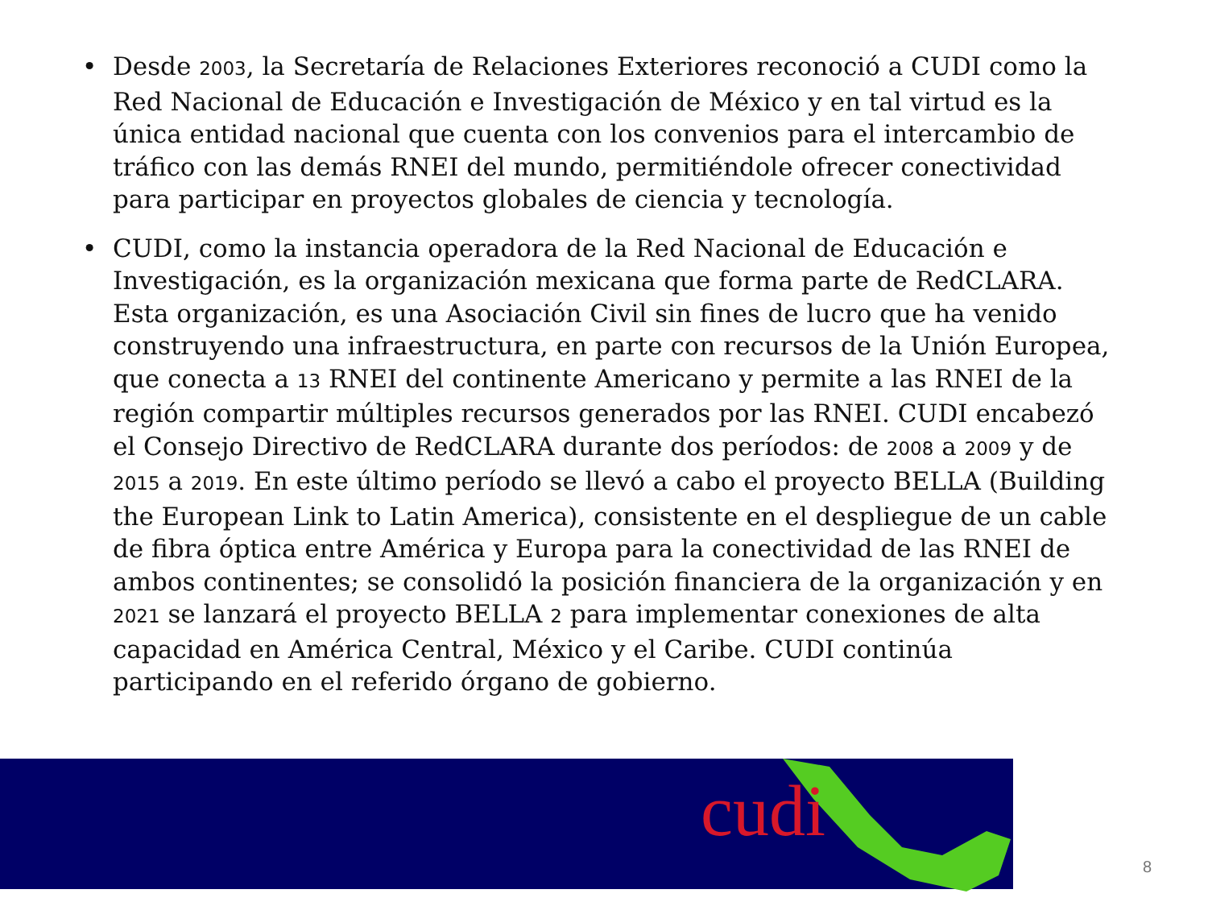• Desde 2003, la Secretaría de Relaciones Exteriores reconoció a CUDI como la Red Nacional de Educación e Investigación de México y en tal virtud es la única entidad nacional que cuenta con los convenios para el intercambio de tráfico con las demás RNEI del mundo, permitiéndole ofrecer conectividad para participar en proyectos globales de ciencia y tecnología.
• CUDI, como la instancia operadora de la Red Nacional de Educación e Investigación, es la organización mexicana que forma parte de RedCLARA. Esta organización, es una Asociación Civil sin fines de lucro que ha venido construyendo una infraestructura, en parte con recursos de la Unión Europea, que conecta a 13 RNEI del continente Americano y permite a las RNEI de la región compartir múltiples recursos generados por las RNEI. CUDI encabezó el Consejo Directivo de RedCLARA durante dos períodos: de 2008 a 2009 y de 2015 a 2019. En este último período se llevó a cabo el proyecto BELLA (Building the European Link to Latin America), consistente en el despliegue de un cable de fibra óptica entre América y Europa para la conectividad de las RNEI de ambos continentes; se consolidó la posición financiera de la organización y en 2021 se lanzará el proyecto BELLA 2 para implementar conexiones de alta capacidad en América Central, México y el Caribe. CUDI continúa participando en el referido órgano de gobierno.
cudi
8